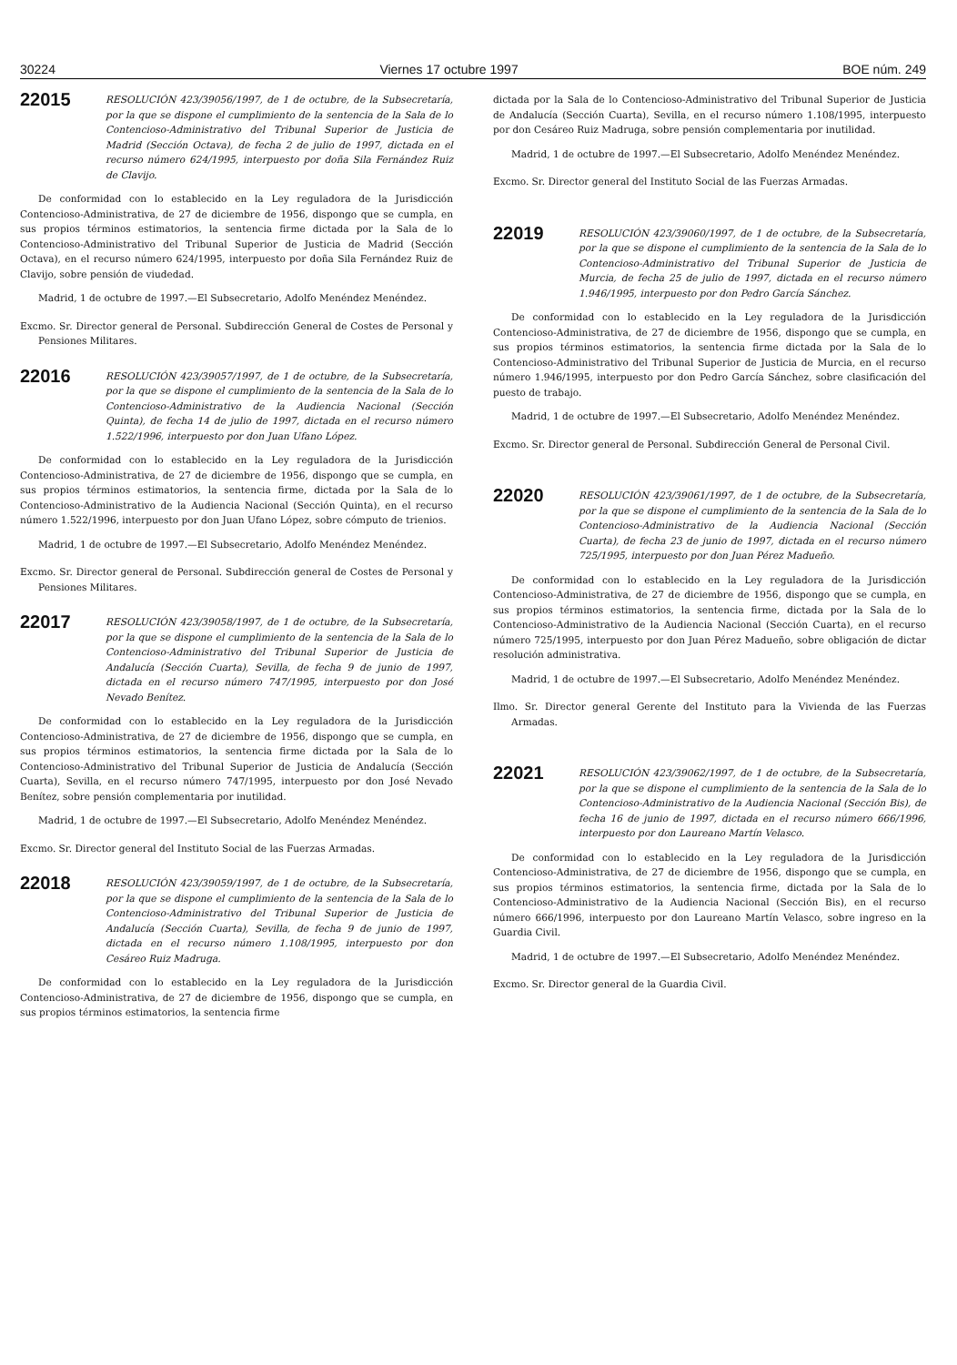30224 Viernes 17 octubre 1997 BOE núm. 249
22015
RESOLUCIÓN 423/39056/1997, de 1 de octubre, de la Subsecretaría, por la que se dispone el cumplimiento de la sentencia de la Sala de lo Contencioso-Administrativo del Tribunal Superior de Justicia de Madrid (Sección Octava), de fecha 2 de julio de 1997, dictada en el recurso número 624/1995, interpuesto por doña Sila Fernández Ruiz de Clavijo.
De conformidad con lo establecido en la Ley reguladora de la Jurisdicción Contencioso-Administrativa, de 27 de diciembre de 1956, dispongo que se cumpla, en sus propios términos estimatorios, la sentencia firme dictada por la Sala de lo Contencioso-Administrativo del Tribunal Superior de Justicia de Madrid (Sección Octava), en el recurso número 624/1995, interpuesto por doña Sila Fernández Ruiz de Clavijo, sobre pensión de viudedad.
Madrid, 1 de octubre de 1997.—El Subsecretario, Adolfo Menéndez Menéndez.
Excmo. Sr. Director general de Personal. Subdirección General de Costes de Personal y Pensiones Militares.
22016
RESOLUCIÓN 423/39057/1997, de 1 de octubre, de la Subsecretaría, por la que se dispone el cumplimiento de la sentencia de la Sala de lo Contencioso-Administrativo de la Audiencia Nacional (Sección Quinta), de fecha 14 de julio de 1997, dictada en el recurso número 1.522/1996, interpuesto por don Juan Ufano López.
De conformidad con lo establecido en la Ley reguladora de la Jurisdicción Contencioso-Administrativa, de 27 de diciembre de 1956, dispongo que se cumpla, en sus propios términos estimatorios, la sentencia firme, dictada por la Sala de lo Contencioso-Administrativo de la Audiencia Nacional (Sección Quinta), en el recurso número 1.522/1996, interpuesto por don Juan Ufano López, sobre cómputo de trienios.
Madrid, 1 de octubre de 1997.—El Subsecretario, Adolfo Menéndez Menéndez.
Excmo. Sr. Director general de Personal. Subdirección general de Costes de Personal y Pensiones Militares.
22017
RESOLUCIÓN 423/39058/1997, de 1 de octubre, de la Subsecretaría, por la que se dispone el cumplimiento de la sentencia de la Sala de lo Contencioso-Administrativo del Tribunal Superior de Justicia de Andalucía (Sección Cuarta), Sevilla, de fecha 9 de junio de 1997, dictada en el recurso número 747/1995, interpuesto por don José Nevado Benítez.
De conformidad con lo establecido en la Ley reguladora de la Jurisdicción Contencioso-Administrativa, de 27 de diciembre de 1956, dispongo que se cumpla, en sus propios términos estimatorios, la sentencia firme dictada por la Sala de lo Contencioso-Administrativo del Tribunal Superior de Justicia de Andalucía (Sección Cuarta), Sevilla, en el recurso número 747/1995, interpuesto por don José Nevado Benítez, sobre pensión complementaria por inutilidad.
Madrid, 1 de octubre de 1997.—El Subsecretario, Adolfo Menéndez Menéndez.
Excmo. Sr. Director general del Instituto Social de las Fuerzas Armadas.
22018
RESOLUCIÓN 423/39059/1997, de 1 de octubre, de la Subsecretaría, por la que se dispone el cumplimiento de la sentencia de la Sala de lo Contencioso-Administrativo del Tribunal Superior de Justicia de Andalucía (Sección Cuarta), Sevilla, de fecha 9 de junio de 1997, dictada en el recurso número 1.108/1995, interpuesto por don Cesáreo Ruiz Madruga.
De conformidad con lo establecido en la Ley reguladora de la Jurisdicción Contencioso-Administrativa, de 27 de diciembre de 1956, dispongo que se cumpla, en sus propios términos estimatorios, la sentencia firme
dictada por la Sala de lo Contencioso-Administrativo del Tribunal Superior de Justicia de Andalucía (Sección Cuarta), Sevilla, en el recurso número 1.108/1995, interpuesto por don Cesáreo Ruiz Madruga, sobre pensión complementaria por inutilidad.
Madrid, 1 de octubre de 1997.—El Subsecretario, Adolfo Menéndez Menéndez.
Excmo. Sr. Director general del Instituto Social de las Fuerzas Armadas.
22019
RESOLUCIÓN 423/39060/1997, de 1 de octubre, de la Subsecretaría, por la que se dispone el cumplimiento de la sentencia de la Sala de lo Contencioso-Administrativo del Tribunal Superior de Justicia de Murcia, de fecha 25 de julio de 1997, dictada en el recurso número 1.946/1995, interpuesto por don Pedro García Sánchez.
De conformidad con lo establecido en la Ley reguladora de la Jurisdicción Contencioso-Administrativa, de 27 de diciembre de 1956, dispongo que se cumpla, en sus propios términos estimatorios, la sentencia firme dictada por la Sala de lo Contencioso-Administrativo del Tribunal Superior de Justicia de Murcia, en el recurso número 1.946/1995, interpuesto por don Pedro García Sánchez, sobre clasificación del puesto de trabajo.
Madrid, 1 de octubre de 1997.—El Subsecretario, Adolfo Menéndez Menéndez.
Excmo. Sr. Director general de Personal. Subdirección General de Personal Civil.
22020
RESOLUCIÓN 423/39061/1997, de 1 de octubre, de la Subsecretaría, por la que se dispone el cumplimiento de la sentencia de la Sala de lo Contencioso-Administrativo de la Audiencia Nacional (Sección Cuarta), de fecha 23 de junio de 1997, dictada en el recurso número 725/1995, interpuesto por don Juan Pérez Madueño.
De conformidad con lo establecido en la Ley reguladora de la Jurisdicción Contencioso-Administrativa, de 27 de diciembre de 1956, dispongo que se cumpla, en sus propios términos estimatorios, la sentencia firme, dictada por la Sala de lo Contencioso-Administrativo de la Audiencia Nacional (Sección Cuarta), en el recurso número 725/1995, interpuesto por don Juan Pérez Madueño, sobre obligación de dictar resolución administrativa.
Madrid, 1 de octubre de 1997.—El Subsecretario, Adolfo Menéndez Menéndez.
Ilmo. Sr. Director general Gerente del Instituto para la Vivienda de las Fuerzas Armadas.
22021
RESOLUCIÓN 423/39062/1997, de 1 de octubre, de la Subsecretaría, por la que se dispone el cumplimiento de la sentencia de la Sala de lo Contencioso-Administrativo de la Audiencia Nacional (Sección Bis), de fecha 16 de junio de 1997, dictada en el recurso número 666/1996, interpuesto por don Laureano Martín Velasco.
De conformidad con lo establecido en la Ley reguladora de la Jurisdicción Contencioso-Administrativa, de 27 de diciembre de 1956, dispongo que se cumpla, en sus propios términos estimatorios, la sentencia firme, dictada por la Sala de lo Contencioso-Administrativo de la Audiencia Nacional (Sección Bis), en el recurso número 666/1996, interpuesto por don Laureano Martín Velasco, sobre ingreso en la Guardia Civil.
Madrid, 1 de octubre de 1997.—El Subsecretario, Adolfo Menéndez Menéndez.
Excmo. Sr. Director general de la Guardia Civil.